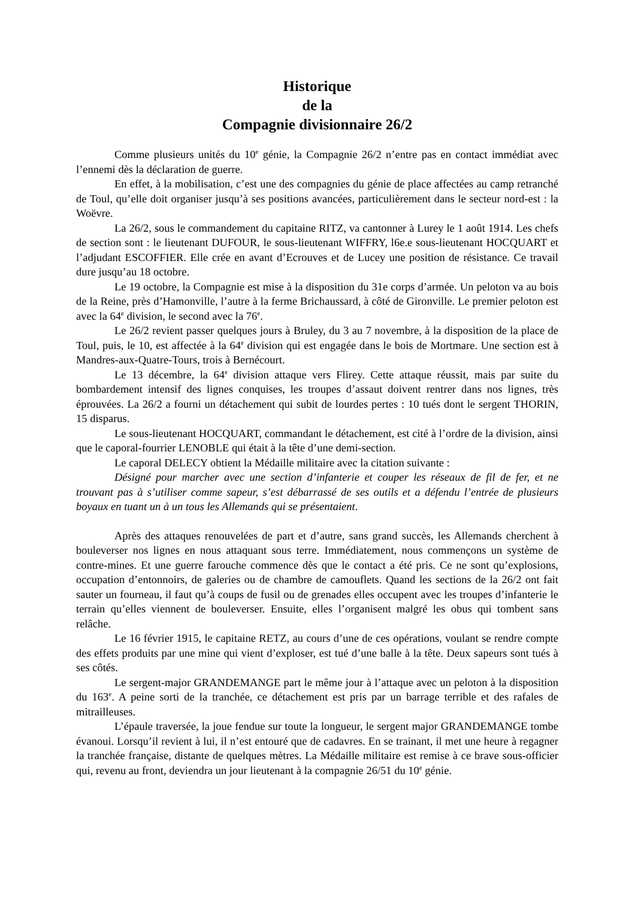Historique
de la
Compagnie divisionnaire 26/2
Comme plusieurs unités du 10<sup>e</sup> génie, la Compagnie 26/2 n’entre pas en contact immédiat avec l’ennemi dès la déclaration de guerre.
En effet, à la mobilisation, c’est une des compagnies du génie de place affectées au camp retranché de Toul, qu’elle doit organiser jusqu’à ses positions avancées, particulièrement dans le secteur nord-est : la Woëvre.
La 26/2, sous le commandement du capitaine RITZ, va cantonner à Lurey le 1 août 1914. Les chefs de section sont : le lieutenant DUFOUR, le sous-lieutenant WIFFRY, l6e.e sous-lieutenant HOCQUART et l’adjudant ESCOFFIER. Elle crée en avant d’Ecrouves et de Lucey une position de résistance. Ce travail dure jusqu’au 18 octobre.
Le 19 octobre, la Compagnie est mise à la disposition du 31e corps d’armée. Un peloton va au bois de la Reine, près d’Hamonville, l’autre à la ferme Brichaussard, à côté de Gironville. Le premier peloton est avec la 64<sup>e</sup> division, le second avec la 76<sup>e</sup>.
Le 26/2 revient passer quelques jours à Bruley, du 3 au 7 novembre, à la disposition de la place de Toul, puis, le 10, est affectée à la 64<sup>e</sup> division qui est engagée dans le bois de Mortmare. Une section est à Mandres-aux-Quatre-Tours, trois à Bernécourt.
Le 13 décembre, la 64<sup>e</sup> division attaque vers Flirey. Cette attaque réussit, mais par suite du bombardement intensif des lignes conquises, les troupes d’assaut doivent rentrer dans nos lignes, très éprouvées. La 26/2 a fourni un détachement qui subit de lourdes pertes : 10 tués dont le sergent THORIN, 15 disparus.
Le sous-lieutenant HOCQUART, commandant le détachement, est cité à l’ordre de la division, ainsi que le caporal-fourrier LENOBLE qui était à la tête d’une demi-section.
Le caporal DELECY obtient la Médaille militaire avec la citation suivante :
Désigné pour marcher avec une section d’infanterie et couper les réseaux de fil de fer, et ne trouvant pas à s’utiliser comme sapeur, s’est débarrassé de ses outils et a défendu l’entrée de plusieurs boyaux en tuant un à un tous les Allemands qui se présentaient.
Après des attaques renouvelées de part et d’autre, sans grand succès, les Allemands cherchent à bouleverser nos lignes en nous attaquant sous terre. Immédiatement, nous commençons un système de contre-mines. Et une guerre farouche commence dès que le contact a été pris. Ce ne sont qu’explosions, occupation d’entonnoirs, de galeries ou de chambre de camouflets. Quand les sections de la 26/2 ont fait sauter un fourneau, il faut qu’à coups de fusil ou de grenades elles occupent avec les troupes d’infanterie le terrain qu’elles viennent de bouleverser. Ensuite, elles l’organisent malgré les obus qui tombent sans relâche.
Le 16 février 1915, le capitaine RETZ, au cours d’une de ces opérations, voulant se rendre compte des effets produits par une mine qui vient d’exploser, est tué d’une balle à la tête. Deux sapeurs sont tués à ses côtés.
Le sergent-major GRANDEMANGE part le même jour à l’attaque avec un peloton à la disposition du 163<sup>e</sup>. A peine sorti de la tranchée, ce détachement est pris par un barrage terrible et des rafales de mitrailleuses.
L’épaule traversée, la joue fendue sur toute la longueur, le sergent major GRANDEMANGE tombe évanoui. Lorsqu’il revient à lui, il n’est entouré que de cadavres. En se trainant, il met une heure à regagner la tranchée française, distante de quelques mètres. La Médaille militaire est remise à ce brave sous-officier qui, revenu au front, deviendra un jour lieutenant à la compagnie 26/51 du 10<sup>e</sup> génie.